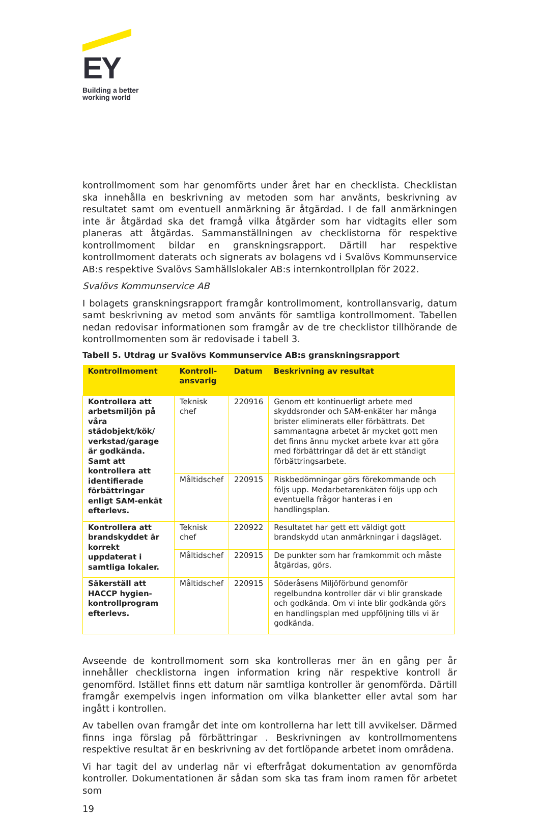EY
Building a better
working world
kontrollmoment som har genomförts under året har en checklista. Checklistan ska innehålla en beskrivning av metoden som har använts, beskrivning av resultatet samt om eventuell anmärkning är åtgärdad. I de fall anmärkningen inte är åtgärdad ska det framgå vilka åtgärder som har vidtagits eller som planeras att åtgärdas. Sammanställningen av checklistorna för respektive kontrollmoment bildar en granskningsrapport. Därtill har respektive kontrollmoment daterats och signerats av bolagens vd i Svalövs Kommunservice AB:s respektive Svalövs Samhällslokaler AB:s internkontrollplan för 2022.
Svalövs Kommunservice AB
I bolagets granskningsrapport framgår kontrollmoment, kontrollansvarig, datum samt beskrivning av metod som använts för samtliga kontrollmoment. Tabellen nedan redovisar informationen som framgår av de tre checklistor tillhörande de kontrollmomenten som är redovisade i tabell 3.
Tabell 5. Utdrag ur Svalövs Kommunservice AB:s granskningsrapport
| Kontrollmoment | Kontroll- ansvarig | Datum | Beskrivning av resultat |
| --- | --- | --- | --- |
| Kontrollera att arbetsmiljön på våra städobjekt/kök/ verkstad/garage är godkända. Samt att kontrollera att identifierade förbättringar enligt SAM-enkät efterlevs. | Teknisk chef | 220916 | Genom ett kontinuerligt arbete med skyddsronder och SAM-enkäter har många brister eliminerats eller förbättrats. Det sammantagna arbetet är mycket gott men det finns ännu mycket arbete kvar att göra med förbättringar då det är ett ständigt förbättringsarbete. |
| | Måltidschef | 220915 | Riskbedömningar görs förekommande och följs upp. Medarbetarenkäten följs upp och eventuella frågor hanteras i en handlingsplan. |
| Kontrollera att brandskyddet är korrekt uppdaterat i samtliga lokaler. | Teknisk chef | 220922 | Resultatet har gett ett väldigt gott brandskydd utan anmärkningar i dagsläget. |
| | Måltidschef | 220915 | De punkter som har framkommit och måste åtgärdas, görs. |
| Säkerställ att HACCP hygien-kontrollprogram efterlevs. | Måltidschef | 220915 | Söderåsens Miljöförbund genomför regelbundna kontroller där vi blir granskade och godkända. Om vi inte blir godkända görs en handlingsplan med uppföljning tills vi är godkända. |
Avseende de kontrollmoment som ska kontrolleras mer än en gång per år innehåller checklistorna ingen information kring när respektive kontroll är genomförd. Istället finns ett datum när samtliga kontroller är genomförda. Därtill framgår exempelvis ingen information om vilka blanketter eller avtal som har ingått i kontrollen.
Av tabellen ovan framgår det inte om kontrollerna har lett till avvikelser. Därmed finns inga förslag på förbättringar . Beskrivningen av kontrollmomentens respektive resultat är en beskrivning av det fortlöpande arbetet inom områdena.
Vi har tagit del av underlag när vi efterfrågat dokumentation av genomförda kontroller. Dokumentationen är sådan som ska tas fram inom ramen för arbetet som
19